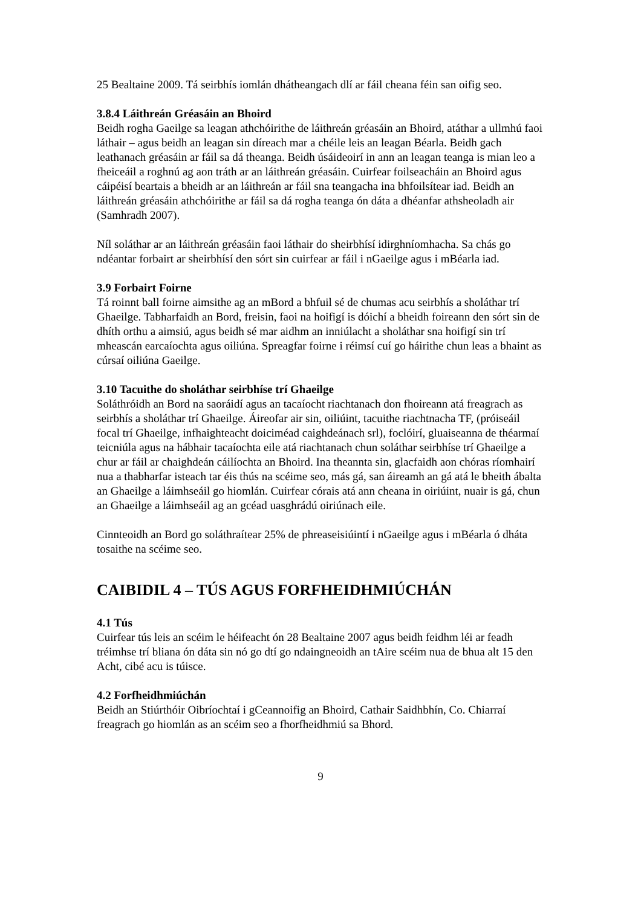25 Bealtaine 2009. Tá seirbhís iomlán dhátheangach dlí ar fáil cheana féin san oifig seo.
3.8.4 Láithreán Gréasáin an Bhoird
Beidh rogha Gaeilge sa leagan athchóirithe de láithreán gréasáin an Bhoird, atáthar a ullmhú faoi láthair – agus beidh an leagan sin díreach mar a chéile leis an leagan Béarla. Beidh gach leathanach gréasáin ar fáil sa dá theanga. Beidh úsáideoirí in ann an leagan teanga is mian leo a fheiceáil a roghnú ag aon tráth ar an láithreán gréasáin. Cuirfear foilseacháin an Bhoird agus cáipéisí beartais a bheidh ar an láithreán ar fáil sna teangacha ina bhfoilsítear iad. Beidh an láithreán gréasáin athchóirithe ar fáil sa dá rogha teanga ón dáta a dhéanfar athsheoladh air (Samhradh 2007).
Níl soláthar ar an láithreán gréasáin faoi láthair do sheirbhísí idirghníomhacha. Sa chás go ndéantar forbairt ar sheirbhísí den sórt sin cuirfear ar fáil i nGaeilge agus i mBéarla iad.
3.9 Forbairt Foirne
Tá roinnt ball foirne aimsithe ag an mBord a bhfuil sé de chumas acu seirbhís a sholáthar trí Ghaeilge. Tabharfaidh an Bord, freisin, faoi na hoifigí is dóichí a bheidh foireann den sórt sin de dhíth orthu a aimsiú, agus beidh sé mar aidhm an inniúlacht a sholáthar sna hoifigí sin trí mheascán earcaíochta agus oiliúna. Spreagfar foirne i réimsí cuí go háirithe chun leas a bhaint as cúrsaí oiliúna Gaeilge.
3.10 Tacuithe do sholáthar seirbhíse trí Ghaeilge
Soláthróidh an Bord na saoráidí agus an tacaíocht riachtanach don fhoireann atá freagrach as seirbhís a sholáthar trí Ghaeilge. Áireofar air sin, oiliúint, tacuithe riachtnacha TF, (próiseáil focal trí Ghaeilge, infhaighteacht doiciméad caighdeánach srl), foclóirí, gluaiseanna de théarmaí teicniúla agus na hábhair tacaíochta eile atá riachtanach chun soláthar seirbhíse trí Ghaeilge a chur ar fáil ar chaighdeán cáilíochta an Bhoird. Ina theannta sin, glacfaidh aon chóras ríomhairí nua a thabharfar isteach tar éis thús na scéime seo, más gá, san áireamh an gá atá le bheith ábalta an Ghaeilge a láimhseáil go hiomlán. Cuirfear córais atá ann cheana in oiriúint, nuair is gá, chun an Ghaeilge a láimhseáil ag an gcéad uasghrádú oiriúnach eile.
Cinnteoidh an Bord go soláthraítear 25% de phreaseisiúintí i nGaeilge agus i mBéarla ó dháta tosaithe na scéime seo.
CAIBIDIL 4 – TÚS AGUS FORFHEIDHMIÚCHÁN
4.1 Tús
Cuirfear tús leis an scéim le héifeacht ón 28 Bealtaine 2007 agus beidh feidhm léi ar feadh tréimhse trí bliana ón dáta sin nó go dtí go ndaingneoidh an tAire scéim nua de bhua alt 15 den Acht, cibé acu is túisce.
4.2 Forfheidhmiúchán
Beidh an Stiúrthóir Oibríochtaí i gCeannoifig an Bhoird, Cathair Saidhbhín, Co. Chiarraí freagrach go hiomlán as an scéim seo a fhorfheidhmiú sa Bhord.
9